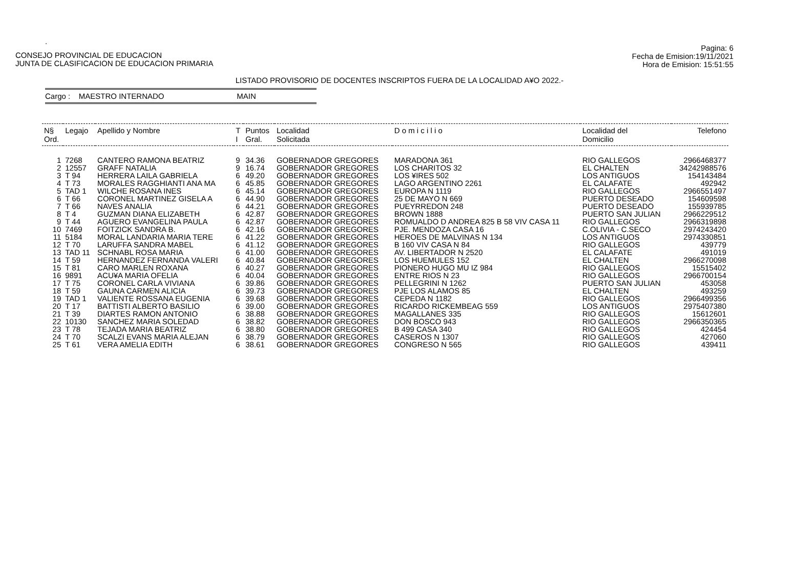.
CONSEJO PROVINCIAL DE EDUCACION
JUNTA DE CLASIFICACION DE EDUCACION PRIMARIA
Pagina: 6
Fecha de Emision:19/11/2021
Hora de Emision: 15:51:55
LISTADO PROVISORIO DE DOCENTES INSCRIPTOS FUERA DE LA LOCALIDAD A¥O 2022.-
Cargo : MAESTRO INTERNADO MAIN
| N§ Ord. | Legajo | Apellido y Nombre | T I | Puntos Gral. | Localidad Solicitada | D o m i c i l i o | Localidad del Domicilio | Telefono |
| --- | --- | --- | --- | --- | --- | --- | --- | --- |
| 1 | 7268 | CANTERO RAMONA BEATRIZ | 9 | 34.36 | GOBERNADOR GREGORES | MARADONA 361 | RIO GALLEGOS | 2966468377 |
| 2 | 12557 | GRAFF NATALIA | 9 | 16.74 | GOBERNADOR GREGORES | LOS CHARITOS 32 | EL CHALTEN | 34242988576 |
| 3 | T 94 | HERRERA LAILA GABRIELA | 6 | 49.20 | GOBERNADOR GREGORES | LOS ¥IRES 502 | LOS ANTIGUOS | 154143484 |
| 4 | T 73 | MORALES RAGGHIANTI ANA MA | 6 | 45.85 | GOBERNADOR GREGORES | LAGO ARGENTINO 2261 | EL CALAFATE | 492942 |
| 5 | TAD 1 | WILCHE ROSANA INES | 6 | 45.14 | GOBERNADOR GREGORES | EUROPA N 1119 | RIO GALLEGOS | 2966551497 |
| 6 | T 66 | CORONEL MARTINEZ GISELA A | 6 | 44.90 | GOBERNADOR GREGORES | 25 DE MAYO N 669 | PUERTO DESEADO | 154609598 |
| 7 | T 66 | NAVES ANALIA | 6 | 44.21 | GOBERNADOR GREGORES | PUEYRREDON 248 | PUERTO DESEADO | 155939785 |
| 8 | T 4 | GUZMAN DIANA ELIZABETH | 6 | 42.87 | GOBERNADOR GREGORES | BROWN 1888 | PUERTO SAN JULIAN | 2966229512 |
| 9 | T 44 | AGUERO EVANGELINA PAULA | 6 | 42.87 | GOBERNADOR GREGORES | ROMUALDO D ANDREA 825 B 58 VIV CASA 11 | RIO GALLEGOS | 2966319898 |
| 10 | 7469 | FOITZICK SANDRA B. | 6 | 42.16 | GOBERNADOR GREGORES | PJE. MENDOZA CASA 16 | C.OLIVIA - C.SECO | 2974243420 |
| 11 | 5184 | MORAL LANDARIA MARIA TERE | 6 | 41.22 | GOBERNADOR GREGORES | HEROES DE MALVINAS N 134 | LOS ANTIGUOS | 2974330851 |
| 12 | T 70 | LARUFFA SANDRA MABEL | 6 | 41.12 | GOBERNADOR GREGORES | B 160 VIV CASA N 84 | RIO GALLEGOS | 439779 |
| 13 | TAD 11 | SCHNABL ROSA MARIA | 6 | 41.00 | GOBERNADOR GREGORES | AV. LIBERTADOR N 2520 | EL CALAFATE | 491019 |
| 14 | T 59 | HERNANDEZ FERNANDA VALERI | 6 | 40.84 | GOBERNADOR GREGORES | LOS HUEMULES 152 | EL CHALTEN | 2966270098 |
| 15 | T 81 | CARO MARLEN ROXANA | 6 | 40.27 | GOBERNADOR GREGORES | PIONERO HUGO MU IZ 984 | RIO GALLEGOS | 15515402 |
| 16 | 9891 | ACU¥A MARIA OFELIA | 6 | 40.04 | GOBERNADOR GREGORES | ENTRE RIOS N 23 | RIO GALLEGOS | 2966700154 |
| 17 | T 75 | CORONEL CARLA VIVIANA | 6 | 39.86 | GOBERNADOR GREGORES | PELLEGRINI N 1262 | PUERTO SAN JULIAN | 453058 |
| 18 | T 59 | GAUNA CARMEN ALICIA | 6 | 39.73 | GOBERNADOR GREGORES | PJE LOS ALAMOS 85 | EL CHALTEN | 493259 |
| 19 | TAD 1 | VALIENTE ROSSANA EUGENIA | 6 | 39.68 | GOBERNADOR GREGORES | CEPEDA N 1182 | RIO GALLEGOS | 2966499356 |
| 20 | T 17 | BATTISTI ALBERTO BASILIO | 6 | 39.00 | GOBERNADOR GREGORES | RICARDO RICKEMBEAG 559 | LOS ANTIGUOS | 2975407380 |
| 21 | T 39 | DIARTES RAMON ANTONIO | 6 | 38.88 | GOBERNADOR GREGORES | MAGALLANES 335 | RIO GALLEGOS | 15612601 |
| 22 | 10130 | SANCHEZ MARIA SOLEDAD | 6 | 38.82 | GOBERNADOR GREGORES | DON BOSCO 943 | RIO GALLEGOS | 2966350365 |
| 23 | T 78 | TEJADA MARIA BEATRIZ | 6 | 38.80 | GOBERNADOR GREGORES | B 499 CASA 340 | RIO GALLEGOS | 424454 |
| 24 | T 70 | SCALZI EVANS MARIA ALEJAN | 6 | 38.79 | GOBERNADOR GREGORES | CASEROS N 1307 | RIO GALLEGOS | 427060 |
| 25 | T 61 | VERA AMELIA EDITH | 6 | 38.61 | GOBERNADOR GREGORES | CONGRESO N 565 | RIO GALLEGOS | 439411 |